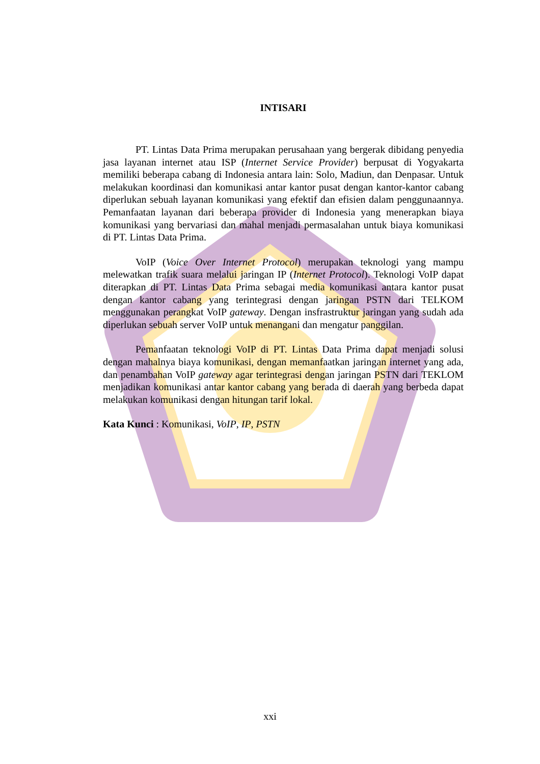INTISARI
PT. Lintas Data Prima merupakan perusahaan yang bergerak dibidang penyedia jasa layanan internet atau ISP (Internet Service Provider) berpusat di Yogyakarta memiliki beberapa cabang di Indonesia antara lain: Solo, Madiun, dan Denpasar. Untuk melakukan koordinasi dan komunikasi antar kantor pusat dengan kantor-kantor cabang diperlukan sebuah layanan komunikasi yang efektif dan efisien dalam penggunaannya. Pemanfaatan layanan dari beberapa provider di Indonesia yang menerapkan biaya komunikasi yang bervariasi dan mahal menjadi permasalahan untuk biaya komunikasi di PT. Lintas Data Prima.
VoIP (Voice Over Internet Protocol) merupakan teknologi yang mampu melewatkan trafik suara melalui jaringan IP (Internet Protocol). Teknologi VoIP dapat diterapkan di PT. Lintas Data Prima sebagai media komunikasi antara kantor pusat dengan kantor cabang yang terintegrasi dengan jaringan PSTN dari TELKOM menggunakan perangkat VoIP gateway. Dengan insfrastruktur jaringan yang sudah ada diperlukan sebuah server VoIP untuk menangani dan mengatur panggilan.
Pemanfaatan teknologi VoIP di PT. Lintas Data Prima dapat menjadi solusi dengan mahalnya biaya komunikasi, dengan memanfaatkan jaringan internet yang ada, dan penambahan VoIP gateway agar terintegrasi dengan jaringan PSTN dari TEKLOM menjadikan komunikasi antar kantor cabang yang berada di daerah yang berbeda dapat melakukan komunikasi dengan hitungan tarif lokal.
Kata Kunci : Komunikasi, VoIP, IP, PSTN
xxi